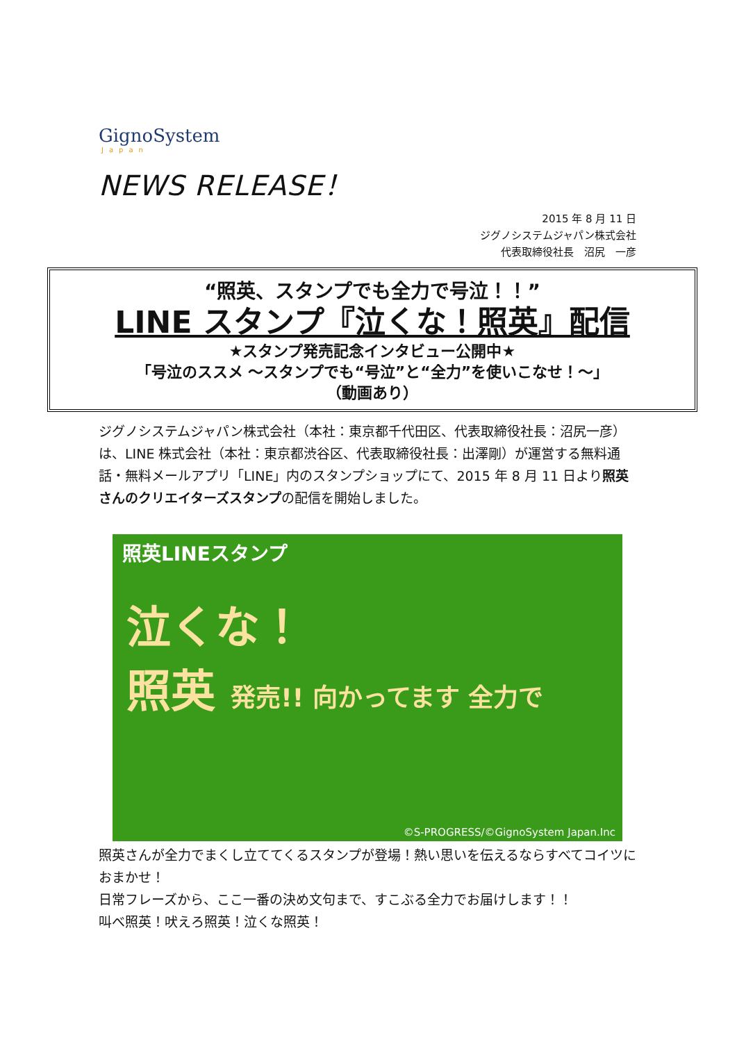GignoSystem
Japan
NEWS RELEASE！
2015 年 8 月 11 日
ジグノシステムジャパン株式会社
代表取締役社長　沼尻　一彦
“照英、スタンプでも全力で号泣！！”
LINE スタンプ『泣くな！照英』配信
★スタンプ発売記念インタビュー公開中★
「号泣のススメ ～スタンプでも“号泣”と“全力”を使いこなせ！～」
（動画あり）
ジグノシステムジャパン株式会社（本社：東京都千代田区、代表取締役社長：沼尻一彦）は、LINE 株式会社（本社：東京都渋谷区、代表取締役社長：出澤剛）が運営する無料通話・無料メールアプリ「LINE」内のスタンプショップにて、2015 年 8 月 11 日より照英さんのクリエイターズスタンプの配信を開始しました。
照英LINEスタンプ
泣くな！
照英 発売!! 向かってます 全力で
©S-PROGRESS/©GignoSystem Japan.Inc
照英さんが全力でまくし立ててくるスタンプが登場！熱い思いを伝えるならすべてコイツにおまかせ！
日常フレーズから、ここ一番の決め文句まで、すこぶる全力でお届けします！！
叫べ照英！吠えろ照英！泣くな照英！